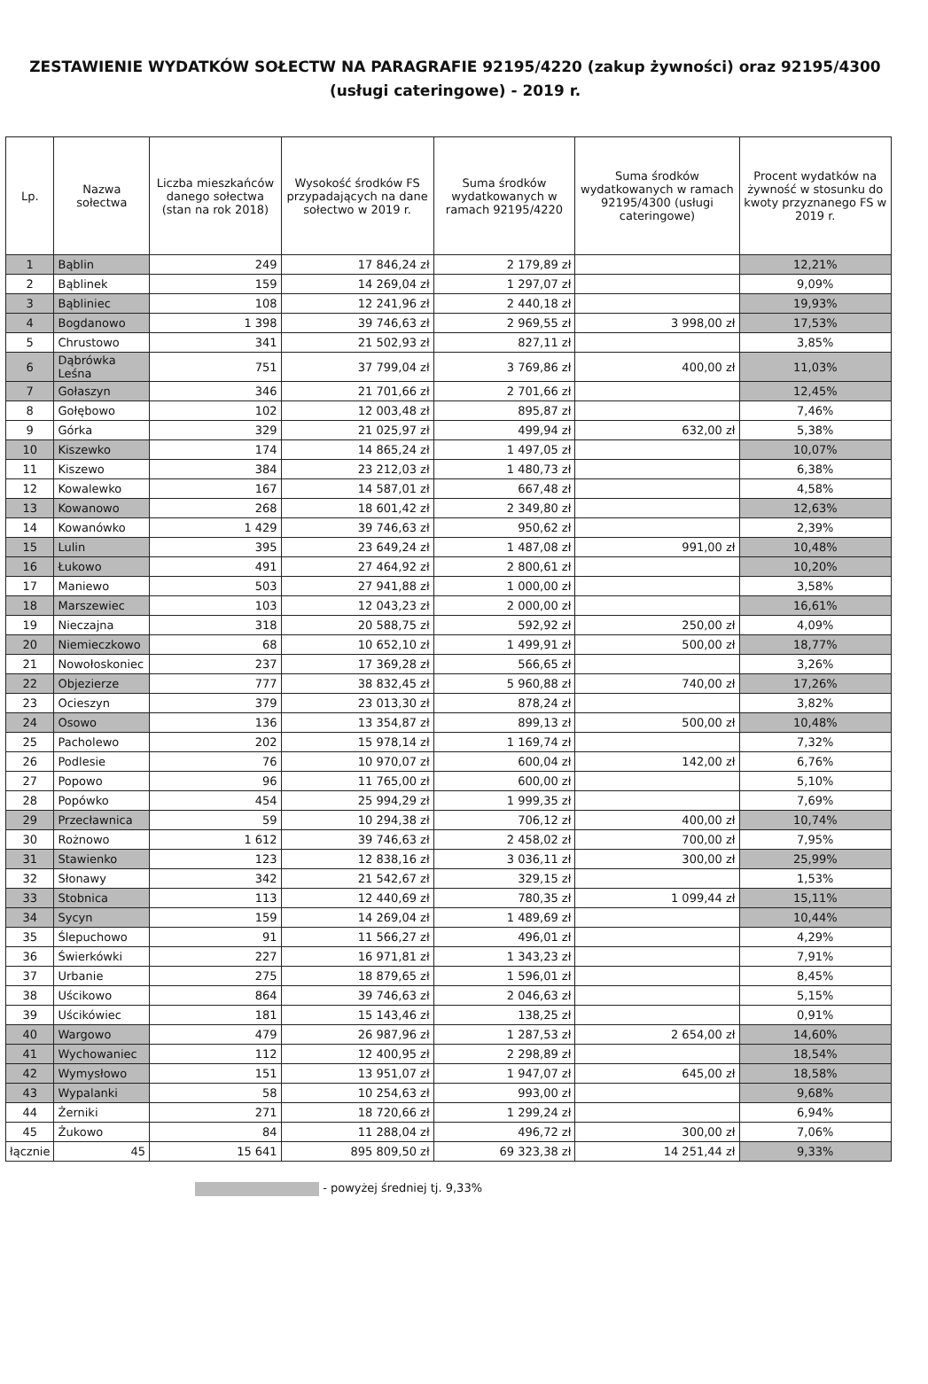ZESTAWIENIE WYDATKÓW SOŁECTW NA PARAGRAFIE 92195/4220 (zakup żywności) oraz 92195/4300 (usługi cateringowe) - 2019 r.
| Lp. | Nazwa sołectwa | Liczba mieszkańców danego sołectwa (stan na rok 2018) | Wysokość środków FS przypadających na dane sołectwo w 2019 r. | Suma środków wydatkowanych w ramach 92195/4220 | Suma środków wydatkowanych w ramach 92195/4300 (usługi cateringowe) | Procent wydatków na żywność w stosunku do kwoty przyznanego FS w 2019 r. |
| --- | --- | --- | --- | --- | --- | --- |
| 1 | Bąblin | 249 | 17 846,24 zł | 2 179,89 zł | | 12,21% |
| 2 | Bąblinek | 159 | 14 269,04 zł | 1 297,07 zł | | 9,09% |
| 3 | Bąbliniec | 108 | 12 241,96 zł | 2 440,18 zł | | 19,93% |
| 4 | Bogdanowo | 1 398 | 39 746,63 zł | 2 969,55 zł | 3 998,00 zł | 17,53% |
| 5 | Chrustowo | 341 | 21 502,93 zł | 827,11 zł | | 3,85% |
| 6 | Dąbrówka Leśna | 751 | 37 799,04 zł | 3 769,86 zł | 400,00 zł | 11,03% |
| 7 | Gołaszyn | 346 | 21 701,66 zł | 2 701,66 zł | | 12,45% |
| 8 | Gołębowo | 102 | 12 003,48 zł | 895,87 zł | | 7,46% |
| 9 | Górka | 329 | 21 025,97 zł | 499,94 zł | 632,00 zł | 5,38% |
| 10 | Kiszewko | 174 | 14 865,24 zł | 1 497,05 zł | | 10,07% |
| 11 | Kiszewo | 384 | 23 212,03 zł | 1 480,73 zł | | 6,38% |
| 12 | Kowalewko | 167 | 14 587,01 zł | 667,48 zł | | 4,58% |
| 13 | Kowanowo | 268 | 18 601,42 zł | 2 349,80 zł | | 12,63% |
| 14 | Kowanówko | 1 429 | 39 746,63 zł | 950,62 zł | | 2,39% |
| 15 | Lulin | 395 | 23 649,24 zł | 1 487,08 zł | 991,00 zł | 10,48% |
| 16 | Łukowo | 491 | 27 464,92 zł | 2 800,61 zł | | 10,20% |
| 17 | Maniewo | 503 | 27 941,88 zł | 1 000,00 zł | | 3,58% |
| 18 | Marszewiec | 103 | 12 043,23 zł | 2 000,00 zł | | 16,61% |
| 19 | Nieczajna | 318 | 20 588,75 zł | 592,92 zł | 250,00 zł | 4,09% |
| 20 | Niemieczkowo | 68 | 10 652,10 zł | 1 499,91 zł | 500,00 zł | 18,77% |
| 21 | Nowołoskoniec | 237 | 17 369,28 zł | 566,65 zł | | 3,26% |
| 22 | Objezierze | 777 | 38 832,45 zł | 5 960,88 zł | 740,00 zł | 17,26% |
| 23 | Ocieszyn | 379 | 23 013,30 zł | 878,24 zł | | 3,82% |
| 24 | Osowo | 136 | 13 354,87 zł | 899,13 zł | 500,00 zł | 10,48% |
| 25 | Pacholewo | 202 | 15 978,14 zł | 1 169,74 zł | | 7,32% |
| 26 | Podlesie | 76 | 10 970,07 zł | 600,04 zł | 142,00 zł | 6,76% |
| 27 | Popowo | 96 | 11 765,00 zł | 600,00 zł | | 5,10% |
| 28 | Popówko | 454 | 25 994,29 zł | 1 999,35 zł | | 7,69% |
| 29 | Przecławnica | 59 | 10 294,38 zł | 706,12 zł | 400,00 zł | 10,74% |
| 30 | Rożnowo | 1 612 | 39 746,63 zł | 2 458,02 zł | 700,00 zł | 7,95% |
| 31 | Stawienko | 123 | 12 838,16 zł | 3 036,11 zł | 300,00 zł | 25,99% |
| 32 | Słonawy | 342 | 21 542,67 zł | 329,15 zł | | 1,53% |
| 33 | Stobnica | 113 | 12 440,69 zł | 780,35 zł | 1 099,44 zł | 15,11% |
| 34 | Sycyn | 159 | 14 269,04 zł | 1 489,69 zł | | 10,44% |
| 35 | Ślepuchowo | 91 | 11 566,27 zł | 496,01 zł | | 4,29% |
| 36 | Świerkówki | 227 | 16 971,81 zł | 1 343,23 zł | | 7,91% |
| 37 | Urbanie | 275 | 18 879,65 zł | 1 596,01 zł | | 8,45% |
| 38 | Uścikowo | 864 | 39 746,63 zł | 2 046,63 zł | | 5,15% |
| 39 | Uścikówiec | 181 | 15 143,46 zł | 138,25 zł | | 0,91% |
| 40 | Wargowo | 479 | 26 987,96 zł | 1 287,53 zł | 2 654,00 zł | 14,60% |
| 41 | Wychowaniec | 112 | 12 400,95 zł | 2 298,89 zł | | 18,54% |
| 42 | Wymysłowo | 151 | 13 951,07 zł | 1 947,07 zł | 645,00 zł | 18,58% |
| 43 | Wypalanki | 58 | 10 254,63 zł | 993,00 zł | | 9,68% |
| 44 | Żerniki | 271 | 18 720,66 zł | 1 299,24 zł | | 6,94% |
| 45 | Żukowo | 84 | 11 288,04 zł | 496,72 zł | 300,00 zł | 7,06% |
| łącznie | 45 | 15 641 | 895 809,50 zł | 69 323,38 zł | 14 251,44 zł | 9,33% |
- powyżej średniej tj. 9,33%